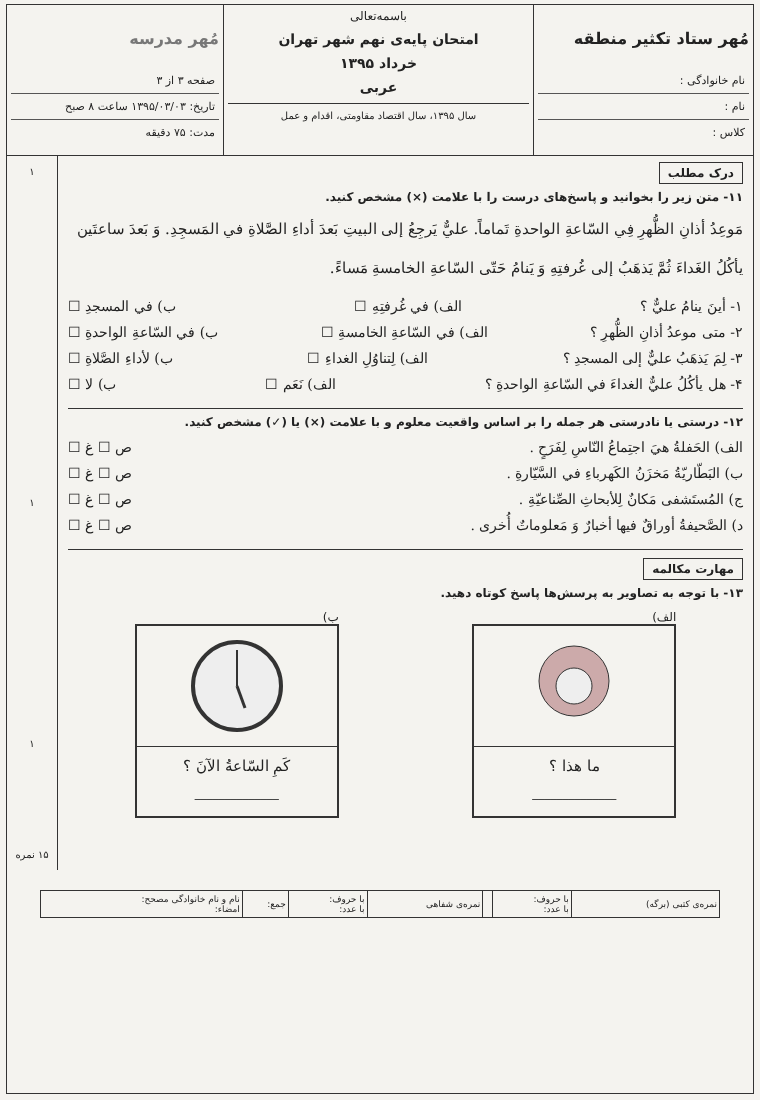مُهر ستاد تکثیر منطقه
نام خانوادگی :
نام :
کلاس :
باسمه‌تعالی
امتحان پایه‌ی نهم شهر تهران
خرداد ۱۳۹۵
عربی
سال ۱۳۹۵، سال اقتصاد مقاومتی، اقدام و عمل
مُهر مدرسه
صفحه ۳ از ۳
تاریخ: ۱۳۹۵/۰۳/۰۳ ساعت ۸ صبح
مدت: ۷۵ دقیقه
درک مطلب
۱۱- متن زیر را بخوانید و پاسخ‌های درست را با علامت (×) مشخص کنید.
مَوعِدُ أذانِ الظُّهرِ فِي السّاعةِ الواحدةِ تَماماً. عليٌّ يَرجِعُ إلى البيتِ بَعدَ أداءِ الصَّلاةِ في المَسجِدِ. وَ بَعدَ ساعتَين يأكُلُ الغَداءَ ثُمَّ يَذهَبُ إلى غُرفتِهِ وَ يَنامُ حَتّى السّاعةِ الخامسةِ مَساءً.
۱- أينَ ينامُ عليٌّ ؟ الف) في غُرفتِهِ ☐ ب) في المسجدِ ☐
۲- متى موعدُ أذانِ الظُّهرِ ؟ الف) في السّاعةِ الخامسةِ ☐ ب) في السّاعةِ الواحدةِ ☐
۳- لِمَ يَذهَبُ عليٌّ إلى المسجدِ ؟ الف) لِتناوُلِ الغداءِ ☐ ب) لأداءِ الصَّلاةِ ☐
۴- هل يأكُلُ عليٌّ الغداءَ في السّاعةِ الواحدةِ ؟ الف) نَعَم ☐ ب) لا ☐
۱۲- درستی یا نادرستی هر جمله را بر اساس واقعیت معلوم و با علامت (×) یا (✓) مشخص کنید.
الف) الحَفلةُ هيَ اجتِماعُ النّاسِ لِفَرَحٍ . ص ☐ غ ☐
ب) البَطّاريّةُ مَخزَنُ الكَهرباءِ في السَّيّارةِ . ص ☐ غ ☐
ج) المُستَشفى مَكانٌ لِلأبحاثِ الصِّناعيّةِ . ص ☐ غ ☐
د) الصَّحيفةُ أوراقٌ فيها أخبارٌ وَ مَعلوماتٌ أُخرى . ص ☐ غ ☐
مهارت مکالمه
۱۳- با توجه به تصاویر به پرسش‌ها پاسخ کوتاه دهید.
الف)
ما هذا ؟
______________
ب)
كَمِ السّاعةُ الآنَ ؟
______________
۱
۱
۱
۱۵ نمره
| نمره‌ی کتبی (برگه) | با حروف: با عدد: | | نمره‌ی شفاهی | با حروف: با عدد: | جمع: | نام و نام خانوادگی مصحح: امضاء: |